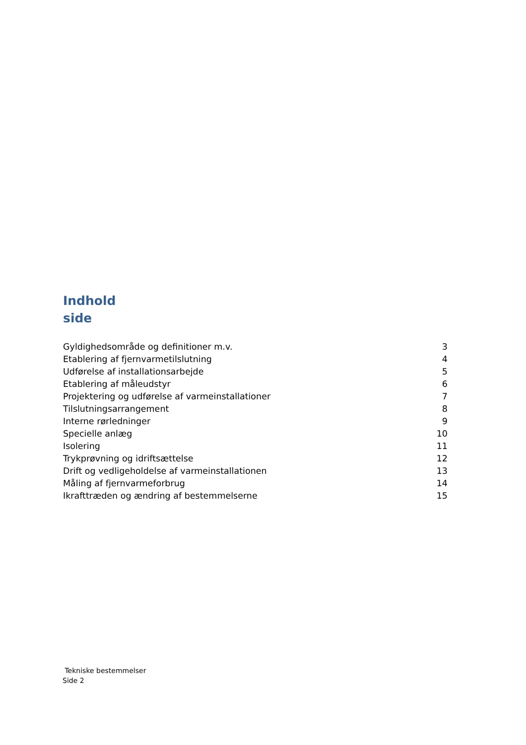Indhold
side
Gyldighedsområde og definitioner m.v. 3
Etablering af fjernvarmetilslutning 4
Udførelse af installationsarbejde 5
Etablering af måleudstyr 6
Projektering og udførelse af varmeinstallationer 7
Tilslutningsarrangement 8
Interne rørledninger 9
Specielle anlæg 10
Isolering 11
Trykprøvning og idriftsættelse 12
Drift og vedligeholdelse af varmeinstallationen 13
Måling af fjernvarmeforbrug 14
Ikrafttræden og ændring af bestemmelserne 15
Tekniske bestemmelser
Side 2